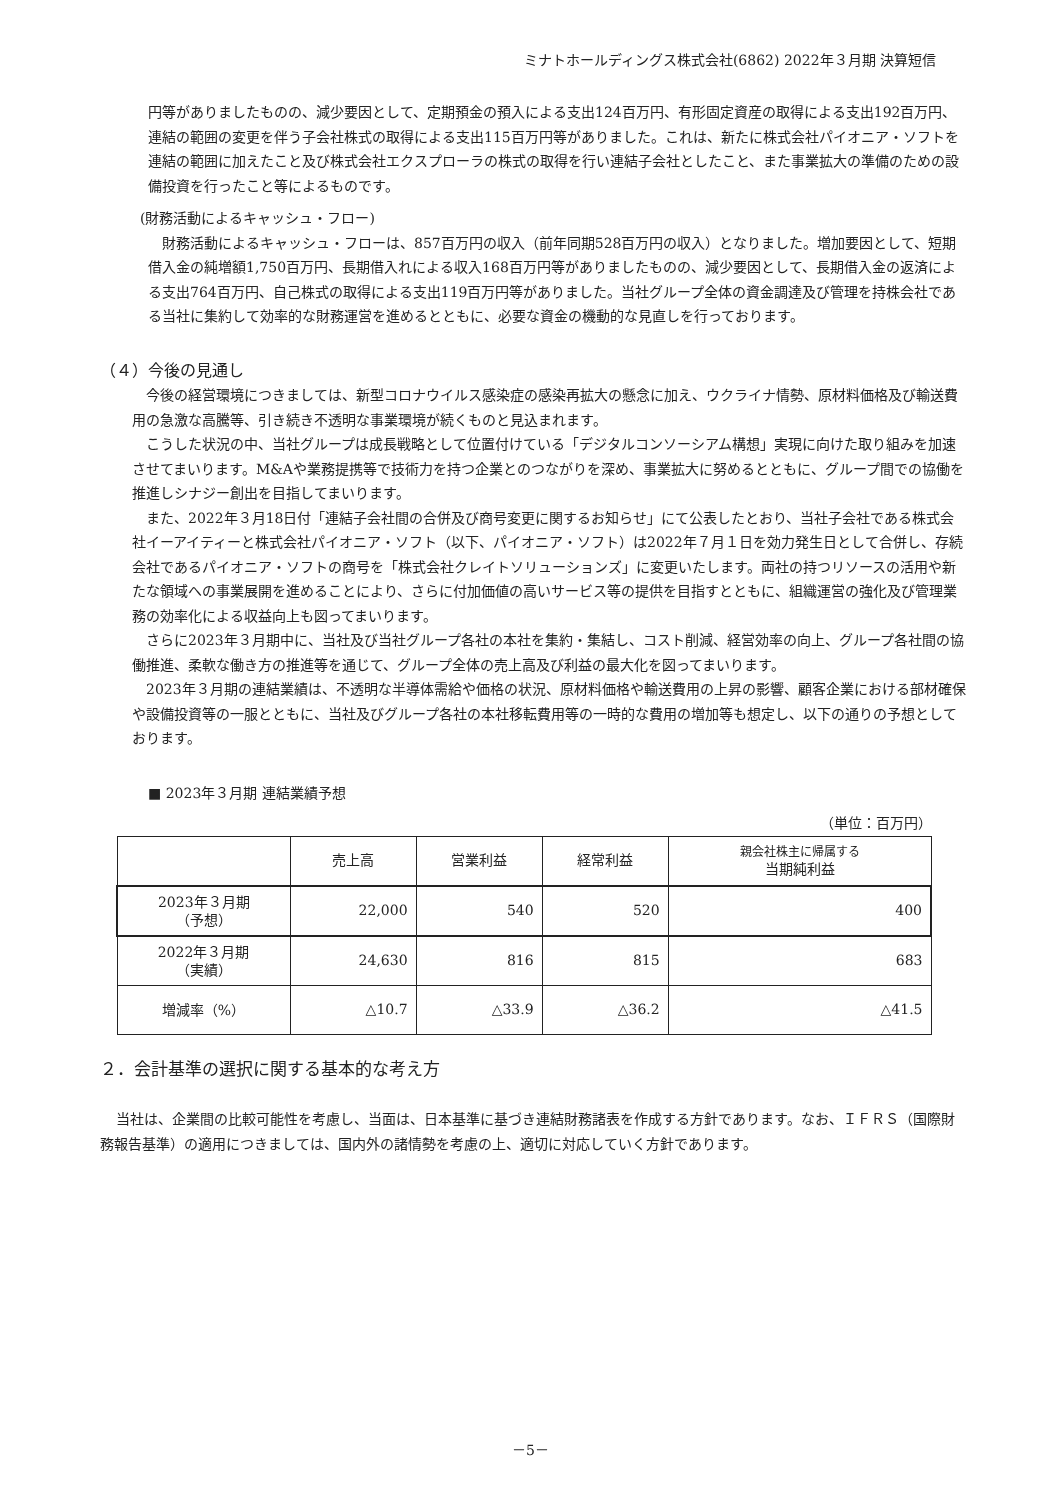ミナトホールディングス株式会社(6862) 2022年３月期 決算短信
円等がありましたものの、減少要因として、定期預金の預入による支出124百万円、有形固定資産の取得による支出192百万円、連結の範囲の変更を伴う子会社株式の取得による支出115百万円等がありました。これは、新たに株式会社パイオニア・ソフトを連結の範囲に加えたこと及び株式会社エクスプローラの株式の取得を行い連結子会社としたこと、また事業拡大の準備のための設備投資を行ったこと等によるものです。
(財務活動によるキャッシュ・フロー)
財務活動によるキャッシュ・フローは、857百万円の収入（前年同期528百万円の収入）となりました。増加要因として、短期借入金の純増額1,750百万円、長期借入れによる収入168百万円等がありましたものの、減少要因として、長期借入金の返済による支出764百万円、自己株式の取得による支出119百万円等がありました。当社グループ全体の資金調達及び管理を持株会社である当社に集約して効率的な財務運営を進めるとともに、必要な資金の機動的な見直しを行っております。
（４）今後の見通し
今後の経営環境につきましては、新型コロナウイルス感染症の感染再拡大の懸念に加え、ウクライナ情勢、原材料価格及び輸送費用の急激な高騰等、引き続き不透明な事業環境が続くものと見込まれます。
こうした状況の中、当社グループは成長戦略として位置付けている「デジタルコンソーシアム構想」実現に向けた取り組みを加速させてまいります。M&Aや業務提携等で技術力を持つ企業とのつながりを深め、事業拡大に努めるとともに、グループ間での協働を推進しシナジー創出を目指してまいります。
また、2022年３月18日付「連結子会社間の合併及び商号変更に関するお知らせ」にて公表したとおり、当社子会社である株式会社イーアイティーと株式会社パイオニア・ソフト（以下、パイオニア・ソフト）は2022年７月１日を効力発生日として合併し、存続会社であるパイオニア・ソフトの商号を「株式会社クレイトソリューションズ」に変更いたします。両社の持つリソースの活用や新たな領域への事業展開を進めることにより、さらに付加価値の高いサービス等の提供を目指すとともに、組織運営の強化及び管理業務の効率化による収益向上も図ってまいります。
さらに2023年３月期中に、当社及び当社グループ各社の本社を集約・集結し、コスト削減、経営効率の向上、グループ各社間の協働推進、柔軟な働き方の推進等を通じて、グループ全体の売上高及び利益の最大化を図ってまいります。
2023年３月期の連結業績は、不透明な半導体需給や価格の状況、原材料価格や輸送費用の上昇の影響、顧客企業における部材確保や設備投資等の一服とともに、当社及びグループ各社の本社移転費用等の一時的な費用の増加等も想定し、以下の通りの予想としております。
■ 2023年３月期 連結業績予想
（単位：百万円）
| | 売上高 | 営業利益 | 経常利益 | 親会社株主に帰属する 当期純利益 |
| --- | --- | --- | --- | --- |
| 2023年３月期 （予想） | 22,000 | 540 | 520 | 400 |
| 2022年３月期 （実績） | 24,630 | 816 | 815 | 683 |
| 増減率（%） | △10.7 | △33.9 | △36.2 | △41.5 |
２．会計基準の選択に関する基本的な考え方
当社は、企業間の比較可能性を考慮し、当面は、日本基準に基づき連結財務諸表を作成する方針であります。なお、ＩＦＲＳ（国際財務報告基準）の適用につきましては、国内外の諸情勢を考慮の上、適切に対応していく方針であります。
－5－